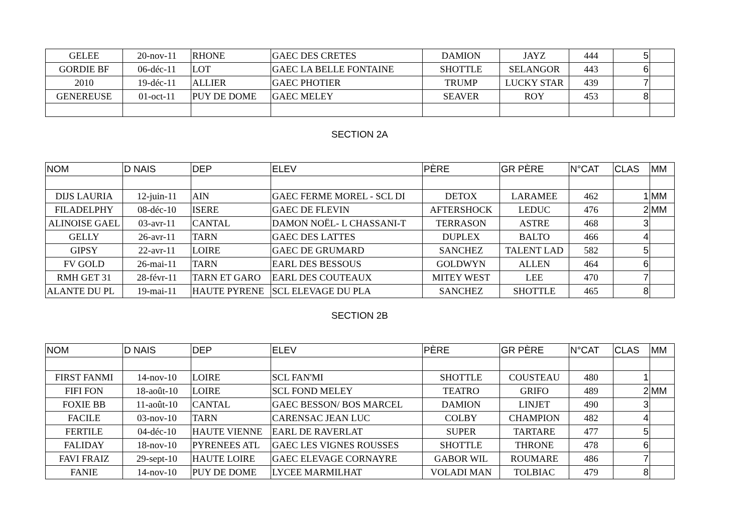| GELEE | 20-nov-11 | RHONE | GAEC DES CRETES | DAMION | JAYZ | 444 | 5 | |
| GORDIE BF | 06-déc-11 | LOT | GAEC LA BELLE FONTAINE | SHOTTLE | SELANGOR | 443 | 6 | |
| 2010 | 19-déc-11 | ALLIER | GAEC PHOTIER | TRUMP | LUCKY STAR | 439 | 7 | |
| GENEREUSE | 01-oct-11 | PUY DE DOME | GAEC MELEY | SEAVER | ROY | 453 | 8 | |
SECTION 2A
| NOM | D NAIS | DEP | ELEV | PÈRE | GR PÈRE | N°CAT | CLAS | MM |
| --- | --- | --- | --- | --- | --- | --- | --- | --- |
| DIJS LAURIA | 12-juin-11 | AIN | GAEC FERME MOREL - SCL DI | DETOX | LARAMEE | 462 | 1 | MM |
| FILADELPHY | 08-déc-10 | ISERE | GAEC DE FLEVIN | AFTERSHOCK | LEDUC | 476 | 2 | MM |
| ALINOISE GAEL | 03-avr-11 | CANTAL | DAMON NOËL- L CHASSANI-T | TERRASON | ASTRE | 468 | 3 | |
| GELLY | 26-avr-11 | TARN | GAEC DES LATTES | DUPLEX | BALTO | 466 | 4 | |
| GIPSY | 22-avr-11 | LOIRE | GAEC DE GRUMARD | SANCHEZ | TALENT LAD | 582 | 5 | |
| FV GOLD | 26-mai-11 | TARN | EARL DES BESSOUS | GOLDWYN | ALLEN | 464 | 6 | |
| RMH GET 31 | 28-févr-11 | TARN ET GARO | EARL DES COUTEAUX | MITEY WEST | LEE | 470 | 7 | |
| ALANTE DU PL | 19-mai-11 | HAUTE PYRENE | SCL ELEVAGE DU PLA | SANCHEZ | SHOTTLE | 465 | 8 | |
SECTION 2B
| NOM | D NAIS | DEP | ELEV | PÈRE | GR PÈRE | N°CAT | CLAS | MM |
| --- | --- | --- | --- | --- | --- | --- | --- | --- |
| FIRST FANMI | 14-nov-10 | LOIRE | SCL FAN'MI | SHOTTLE | COUSTEAU | 480 | 1 | |
| FIFI FON | 18-août-10 | LOIRE | SCL FOND MELEY | TEATRO | GRIFO | 489 | 2 | MM |
| FOXIE BB | 11-août-10 | CANTAL | GAEC BESSON/ BOS MARCEL | DAMION | LINJET | 490 | 3 | |
| FACILE | 03-nov-10 | TARN | CARENSAC JEAN LUC | COLBY | CHAMPION | 482 | 4 | |
| FERTILE | 04-déc-10 | HAUTE VIENNE | EARL DE RAVERLAT | SUPER | TARTARE | 477 | 5 | |
| FALIDAY | 18-nov-10 | PYRENEES ATL | GAEC LES VIGNES ROUSSES | SHOTTLE | THRONE | 478 | 6 | |
| FAVI FRAIZ | 29-sept-10 | HAUTE LOIRE | GAEC ELEVAGE CORNAYRE | GABOR WIL | ROUMARE | 486 | 7 | |
| FANIE | 14-nov-10 | PUY DE DOME | LYCEE MARMILHAT | VOLADI MAN | TOLBIAC | 479 | 8 | |